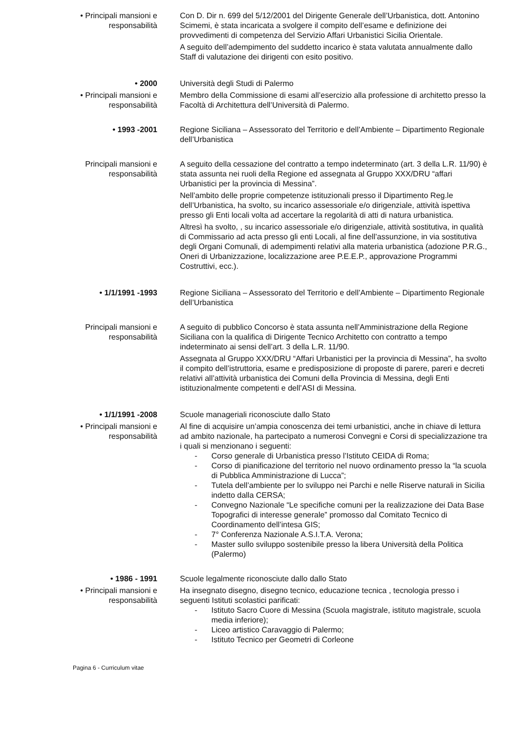• Principali mansioni e
responsabilità
Con D. Dir n. 699 del 5/12/2001 del Dirigente Generale dell’Urbanistica, dott. Antonino Scimemi, è stata incaricata a svolgere il compito dell’esame e definizione dei provvedimenti di competenza del Servizio Affari Urbanistici Sicilia Orientale.
A seguito dell’adempimento del suddetto incarico è stata valutata annualmente dallo Staff di valutazione dei dirigenti con esito positivo.
• 2000 Università degli Studi di Palermo
• Principali mansioni e
responsabilità
Membro della Commissione di esami all’esercizio alla professione di architetto presso la Facoltà di Architettura dell’Università di Palermo.
• 1993 -2001 Regione Siciliana – Assessorato del Territorio e dell’Ambiente – Dipartimento Regionale dell’Urbanistica
Principali mansioni e
responsabilità
A seguito della cessazione del contratto a tempo indeterminato (art. 3 della L.R. 11/90) è stata assunta nei ruoli della Regione ed assegnata al Gruppo XXX/DRU “affari Urbanistici per la provincia di Messina”.
Nell’ambito delle proprie competenze istituzionali presso il Dipartimento Reg.le dell’Urbanistica, ha svolto, su incarico assessoriale e/o dirigenziale, attività ispettiva presso gli Enti locali volta ad accertare la regolarità di atti di natura urbanistica.
Altresì ha svolto, , su incarico assessoriale e/o dirigenziale, attività sostitutiva, in qualità di Commissario ad acta presso gli enti Locali, al fine dell’assunzione, in via sostitutiva degli Organi Comunali, di adempimenti relativi alla materia urbanistica (adozione P.R.G., Oneri di Urbanizzazione, localizzazione aree P.E.E.P., approvazione Programmi Costruttivi, ecc.).
• 1/1/1991 -1993 Regione Siciliana – Assessorato del Territorio e dell’Ambiente – Dipartimento Regionale dell’Urbanistica
Principali mansioni e
responsabilità
A seguito di pubblico Concorso è stata assunta nell’Amministrazione della Regione Siciliana con la qualifica di Dirigente Tecnico Architetto con contratto a tempo indeterminato ai sensi dell’art. 3 della L.R. 11/90.
Assegnata al Gruppo XXX/DRU “Affari Urbanistici per la provincia di Messina”, ha svolto il compito dell’istruttoria, esame e predisposizione di proposte di parere, pareri e decreti relativi all’attività urbanistica dei Comuni della Provincia di Messina, degli Enti istituzionalmente competenti e dell’ASI di Messina.
• 1/1/1991 -2008 Scuole manageriali riconosciute dallo Stato
• Principali mansioni e
responsabilità
Al fine di acquisire un’ampia conoscenza dei temi urbanistici, anche in chiave di lettura ad ambito nazionale, ha partecipato a numerosi Convegni e Corsi di specializzazione tra i quali si menzionano i seguenti:
- Corso generale di Urbanistica presso l’Istituto CEIDA di Roma;
- Corso di pianificazione del territorio nel nuovo ordinamento presso la “la scuola di Pubblica Amministrazione di Lucca”;
- Tutela dell’ambiente per lo sviluppo nei Parchi e nelle Riserve naturali in Sicilia indetto dalla CERSA;
- Convegno Nazionale “Le specifiche comuni per la realizzazione dei Data Base Topografici di interesse generale” promosso dal Comitato Tecnico di Coordinamento dell’intesa GIS;
- 7° Conferenza Nazionale A.S.I.T.A. Verona;
- Master sullo sviluppo sostenibile presso la libera Università della Politica (Palermo)
• 1986 - 1991 Scuole legalmente riconosciute dallo dallo Stato
• Principali mansioni e
responsabilità
Ha insegnato disegno, disegno tecnico, educazione tecnica , tecnologia presso i seguenti Istituti scolastici parificati:
- Istituto Sacro Cuore di Messina (Scuola magistrale, istituto magistrale, scuola media inferiore);
- Liceo artistico Caravaggio di Palermo;
- Istituto Tecnico per Geometri di Corleone
Pagina 6 - Curriculum vitae